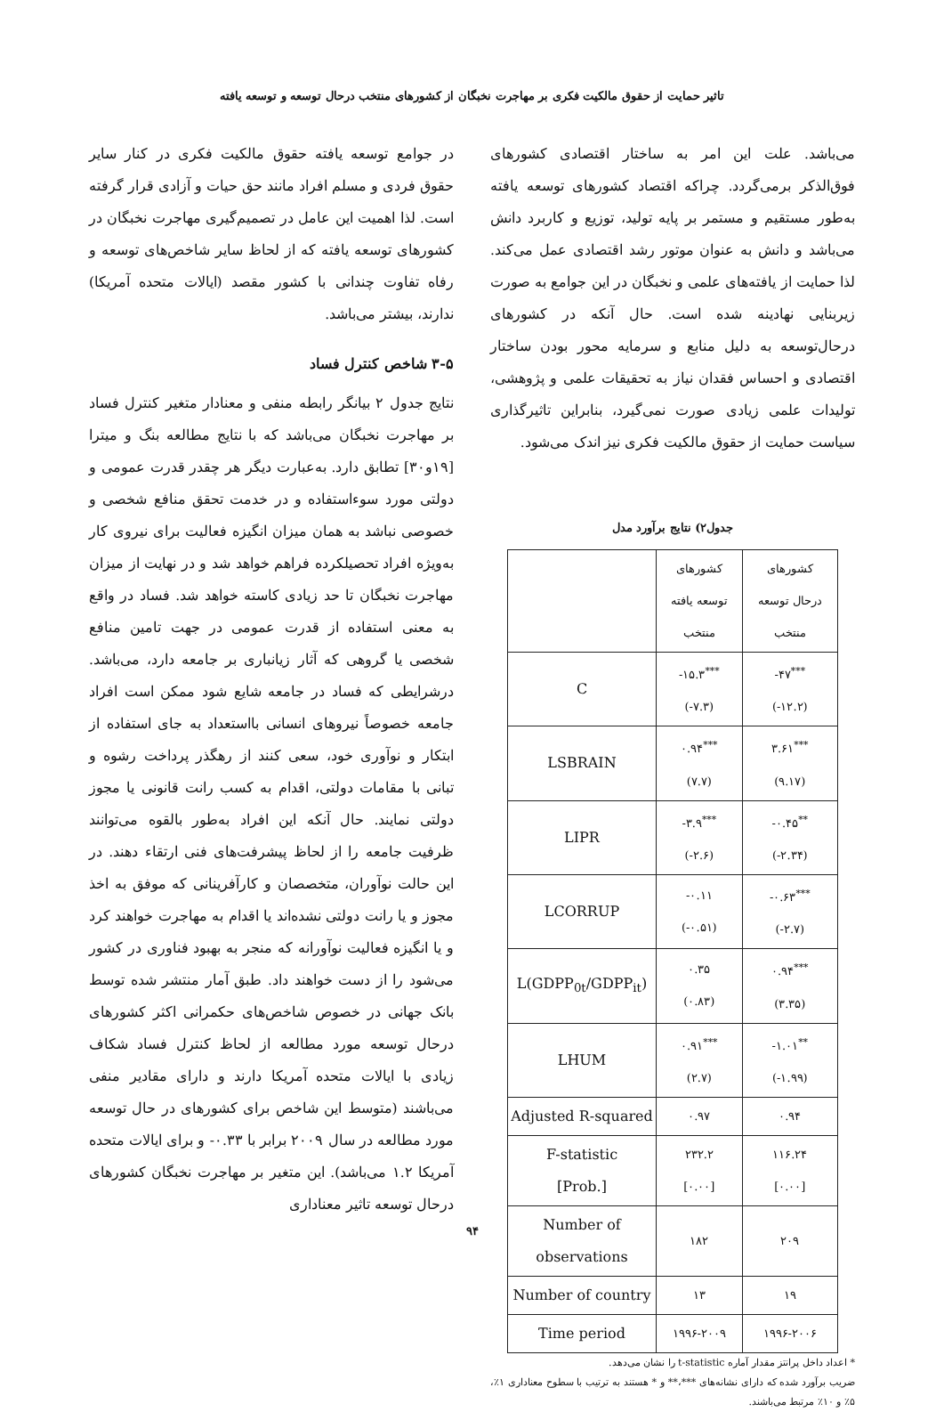تاثیر حمایت از حقوق مالکیت فکری بر مهاجرت نخبگان از کشورهای منتخب درحال توسعه و توسعه یافته
می‌باشد. علت این امر به ساختار اقتصادی کشورهای فوق‌الذکر برمی‌گردد. چراکه اقتصاد کشورهای توسعه یافته به‌طور مستقیم و مستمر بر پایه تولید، توزیع و کاربرد دانش می‌باشد و دانش به عنوان موتور رشد اقتصادی عمل می‌کند. لذا حمایت از یافته‌های علمی و نخبگان در این جوامع به صورت زیربنایی نهادینه شده است. حال آنکه در کشورهای درحال‌توسعه به دلیل منابع و سرمایه محور بودن ساختار اقتصادی و احساس فقدان نیاز به تحقیقات علمی و پژوهشی، تولیدات علمی زیادی صورت نمی‌گیرد، بنابراین تاثیرگذاری سیاست حمایت از حقوق مالکیت فکری نیز اندک می‌شود.
جدول۲) نتایج برآورد مدل
| | کشورهای توسعه یافته منتخب | کشورهای درحال توسعه منتخب |
| C | -۱۵.۳<sup>***</sup> (-۷.۳) | -۴۷<sup>***</sup> (-۱۲.۲) |
| LSBRAIN | ۰.۹۴<sup>***</sup> (۷.۷) | ۳.۶۱<sup>***</sup> (۹.۱۷) |
| LIPR | -۳.۹<sup>***</sup> (-۲.۶) | -۰.۴۵<sup>**</sup> (-۲.۳۴) |
| LCORRUP | -۰.۱۱ (-۰.۵۱) | -۰.۶۳<sup>***</sup> (-۲.۷) |
| L(GDPP<sub>0t</sub>/GDPP<sub>it</sub>) | ۰.۳۵ (۰.۸۳) | ۰.۹۴<sup>***</sup> (۳.۳۵) |
| LHUM | ۰.۹۱<sup>***</sup> (۲.۷) | -۱.۰۱<sup>**</sup> (-۱.۹۹) |
| Adjusted R-squared | ۰.۹۷ | ۰.۹۴ |
| F-statistic [Prob.] | ۲۳۲.۲ [۰.۰۰] | ۱۱۶.۲۴ [۰.۰۰] |
| Number of observations | ۱۸۲ | ۲۰۹ |
| Number of country | ۱۳ | ۱۹ |
| Time period | ۱۹۹۶-۲۰۰۹ | ۱۹۹۶-۲۰۰۶ |
* اعداد داخل پرانتز مقدار آماره t-statistic را نشان می‌دهد.
ضریب برآورد شده که دارای نشانه‌های ***،** و * هستند به ترتیب با سطوح معناداری ۱٪، ۵٪ و ۱۰٪ مرتبط می‌باشند.
در جوامع توسعه یافته حقوق مالکیت فکری در کنار سایر حقوق فردی و مسلم افراد مانند حق حیات و آزادی قرار گرفته است. لذا اهمیت این عامل در تصمیم‌گیری مهاجرت نخبگان در کشورهای توسعه یافته که از لحاظ سایر شاخص‌های توسعه و رفاه تفاوت چندانی با کشور مقصد (ایالات متحده آمریکا) ندارند، بیشتر می‌باشد.
۳-۵ شاخص کنترل فساد
نتایج جدول ۲ بیانگر رابطه منفی و معنادار متغیر کنترل فساد بر مهاجرت نخبگان می‌باشد که با نتایج مطالعه بنگ و میترا [۱۹و۳۰] تطابق دارد. به‌عبارت دیگر هر چقدر قدرت عمومی و دولتی مورد سوءاستفاده و در خدمت تحقق منافع شخصی و خصوصی نباشد به همان میزان انگیزه فعالیت برای نیروی کار به‌ویژه افراد تحصیلکرده فراهم خواهد شد و در نهایت از میزان مهاجرت نخبگان تا حد زیادی کاسته خواهد شد. فساد در واقع به معنی استفاده از قدرت عمومی در جهت تامین منافع شخصی یا گروهی که آثار زیانباری بر جامعه دارد، می‌باشد. درشرایطی که فساد در جامعه شایع شود ممکن است افراد جامعه خصوصاً نیروهای انسانی بااستعداد به جای استفاده از ابتکار و نوآوری خود، سعی کنند از رهگذر پرداخت رشوه و تبانی با مقامات دولتی، اقدام به کسب رانت قانونی یا مجوز دولتی نمایند. حال آنکه این افراد به‌طور بالقوه می‌توانند ظرفیت جامعه را از لحاظ پیشرفت‌های فنی ارتقاء دهند. در این حالت نوآوران، متخصصان و کارآفرینانی که موفق به اخذ مجوز و یا رانت دولتی نشده‌اند یا اقدام به مهاجرت خواهند کرد و یا انگیزه فعالیت نوآورانه که منجر به بهبود فناوری در کشور می‌شود را از دست خواهند داد. طبق آمار منتشر شده توسط بانک جهانی در خصوص شاخص‌های حکمرانی اکثر کشورهای درحال توسعه مورد مطالعه از لحاظ کنترل فساد شکاف زیادی با ایالات متحده آمریکا دارند و دارای مقادیر منفی می‌باشند (متوسط این شاخص برای کشورهای در حال توسعه مورد مطالعه در سال ۲۰۰۹ برابر با ۰.۳۳- و برای ایالات متحده آمریکا ۱.۲ می‌باشد). این متغیر بر مهاجرت نخبگان کشورهای درحال توسعه تاثیر معناداری
۹۴